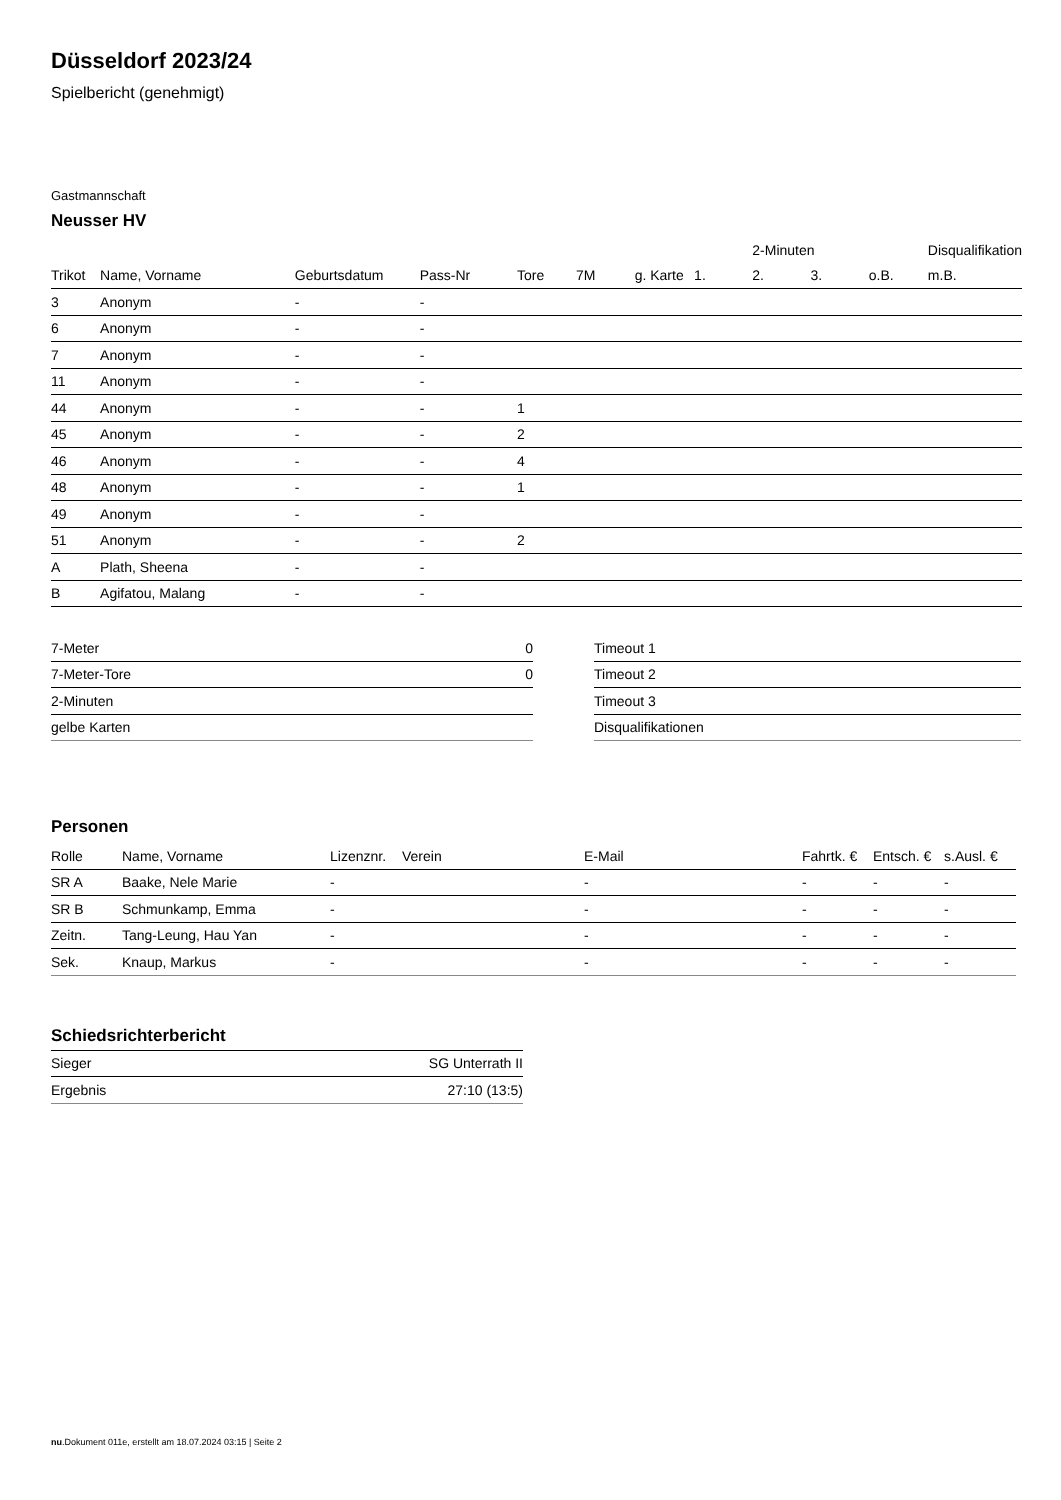Düsseldorf 2023/24
Spielbericht (genehmigt)
Gastmannschaft
Neusser HV
| | | | | | | | | 2-Minuten | | | Disqualifikation |
| --- | --- | --- | --- | --- | --- | --- | --- | --- | --- | --- | --- |
| Trikot | Name, Vorname | Geburtsdatum | Pass-Nr | Tore | 7M | g. Karte | 1. | 2. | 3. | o.B. | m.B. |
| 3 | Anonym | - | - | | | | | | | | |
| 6 | Anonym | - | - | | | | | | | | |
| 7 | Anonym | - | - | | | | | | | | |
| 11 | Anonym | - | - | | | | | | | | |
| 44 | Anonym | - | - | 1 | | | | | | | |
| 45 | Anonym | - | - | 2 | | | | | | | |
| 46 | Anonym | - | - | 4 | | | | | | | |
| 48 | Anonym | - | - | 1 | | | | | | | |
| 49 | Anonym | - | - | | | | | | | | |
| 51 | Anonym | - | - | 2 | | | | | | | |
| A | Plath, Sheena | - | - | | | | | | | | |
| B | Agifatou, Malang | - | - | | | | | | | | |
| 7-Meter | 0 |
| 7-Meter-Tore | 0 |
| 2-Minuten | |
| gelbe Karten | |
| Timeout 1 |
| Timeout 2 |
| Timeout 3 |
| Disqualifikationen |
Personen
| Rolle | Name, Vorname | Lizenznr. | Verein | E-Mail | Fahrtk. € | Entsch. € | s.Ausl. € |
| --- | --- | --- | --- | --- | --- | --- | --- |
| SR A | Baake, Nele Marie | - | | - | - | - | - |
| SR B | Schmunkamp, Emma | - | | - | - | - | - |
| Zeitn. | Tang-Leung, Hau Yan | - | | - | - | - | - |
| Sek. | Knaup, Markus | - | | - | - | - | - |
Schiedsrichterbericht
| Sieger | SG Unterrath II |
| Ergebnis | 27:10 (13:5) |
nu.Dokument 011e, erstellt am 18.07.2024 03:15 | Seite 2